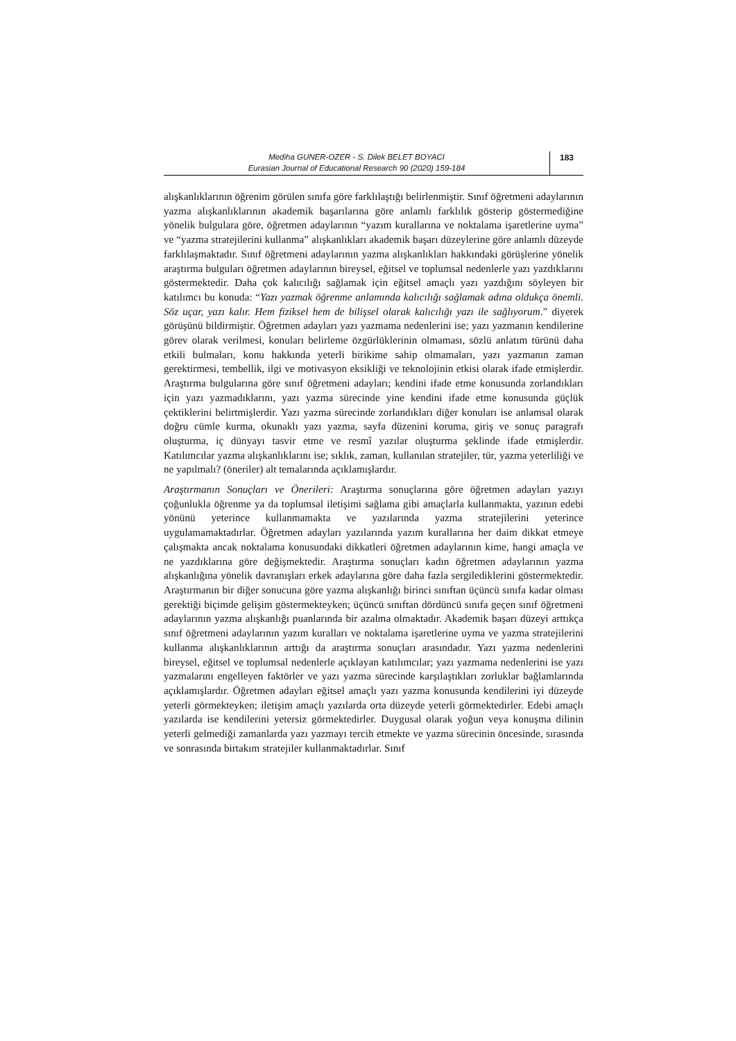Mediha GUNER-OZER - S. Dilek BELET BOYACI
Eurasian Journal of Educational Research 90 (2020) 159-184
183
alışkanlıklarının öğrenim görülen sınıfa göre farklılaştığı belirlenmiştir. Sınıf öğretmeni adaylarının yazma alışkanlıklarının akademik başarılarına göre anlamlı farklılık gösterip göstermediğine yönelik bulgulara göre, öğretmen adaylarının “yazım kurallarına ve noktalama işaretlerine uyma” ve “yazma stratejilerini kullanma” alışkanlıkları akademik başarı düzeylerine göre anlamlı düzeyde farklılaşmaktadır. Sınıf öğretmeni adaylarının yazma alışkanlıkları hakkındaki görüşlerine yönelik araştırma bulguları öğretmen adaylarının bireysel, eğitsel ve toplumsal nedenlerle yazı yazdıklarını göstermektedir. Daha çok kalıcılığı sağlamak için eğitsel amaçlı yazı yazdığını söyleyen bir katılımcı bu konuda: “Yazı yazmak öğrenme anlamında kalıcılığı sağlamak adına oldukça önemli. Söz uçar, yazı kalır. Hem fiziksel hem de bilişsel olarak kalıcılığı yazı ile sağlıyorum.” diyerek görüşünü bildirmiştir. Öğretmen adayları yazı yazmama nedenlerini ise; yazı yazmanın kendilerine görev olarak verilmesi, konuları belirleme özgürlüklerinin olmaması, sözlü anlatım türünü daha etkili bulmaları, konu hakkında yeterli birikime sahip olmamaları, yazı yazmanın zaman gerektirmesi, tembellik, ilgi ve motivasyon eksikliği ve teknolojinin etkisi olarak ifade etmişlerdir. Araştırma bulgularına göre sınıf öğretmeni adayları; kendini ifade etme konusunda zorlandıkları için yazı yazmadıklarını, yazı yazma sürecinde yine kendini ifade etme konusunda güçlük çektiklerini belirtmişlerdir. Yazı yazma sürecinde zorlandıkları diğer konuları ise anlamsal olarak doğru cümle kurma, okunaklı yazı yazma, sayfa düzenini koruma, giriş ve sonuç paragrafı oluşturma, iç dünyayı tasvir etme ve resmî yazılar oluşturma şeklinde ifade etmişlerdir. Katılımcılar yazma alışkanlıklarını ise; sıklık, zaman, kullanılan stratejiler, tür, yazma yeterliliği ve ne yapılmalı? (öneriler) alt temalarında açıklamışlardır.
Araştırmanın Sonuçları ve Önerileri: Araştırma sonuçlarına göre öğretmen adayları yazıyı çoğunlukla öğrenme ya da toplumsal iletişimi sağlama gibi amaçlarla kullanmakta, yazının edebi yönünü yeterince kullanmamakta ve yazılarında yazma stratejilerini yeterince uygulamamaktadırlar. Öğretmen adayları yazılarında yazım kurallarına her daim dikkat etmeye çalışmakta ancak noktalama konusundaki dikkatleri öğretmen adaylarının kime, hangi amaçla ve ne yazdıklarına göre değişmektedir. Araştırma sonuçları kadın öğretmen adaylarının yazma alışkanlığına yönelik davranışları erkek adaylarına göre daha fazla sergilediklerini göstermektedir. Araştırmanın bir diğer sonucuna göre yazma alışkanlığı birinci sınıftan üçüncü sınıfa kadar olması gerektiği biçimde gelişim göstermekteyken; üçüncü sınıftan dördüncü sınıfa geçen sınıf öğretmeni adaylarının yazma alışkanlığı puanlarında bir azalma olmaktadır. Akademik başarı düzeyi arttıkça sınıf öğretmeni adaylarının yazım kuralları ve noktalama işaretlerine uyma ve yazma stratejilerini kullanma alışkanlıklarının arttığı da araştırma sonuçları arasındadır. Yazı yazma nedenlerini bireysel, eğitsel ve toplumsal nedenlerle açıklayan katılımcılar; yazı yazmama nedenlerini ise yazı yazmalarını engelleyen faktörler ve yazı yazma sürecinde karşılaştıkları zorluklar bağlamlarında açıklamışlardır. Öğretmen adayları eğitsel amaçlı yazı yazma konusunda kendilerini iyi düzeyde yeterli görmekteyken; iletişim amaçlı yazılarda orta düzeyde yeterli görmektedirler. Edebi amaçlı yazılarda ise kendilerini yetersiz görmektedirler. Duygusal olarak yoğun veya konuşma dilinin yeterli gelmediği zamanlarda yazı yazmayı tercih etmekte ve yazma sürecinin öncesinde, sırasında ve sonrasında birtakım stratejiler kullanmaktadırlar. Sınıf